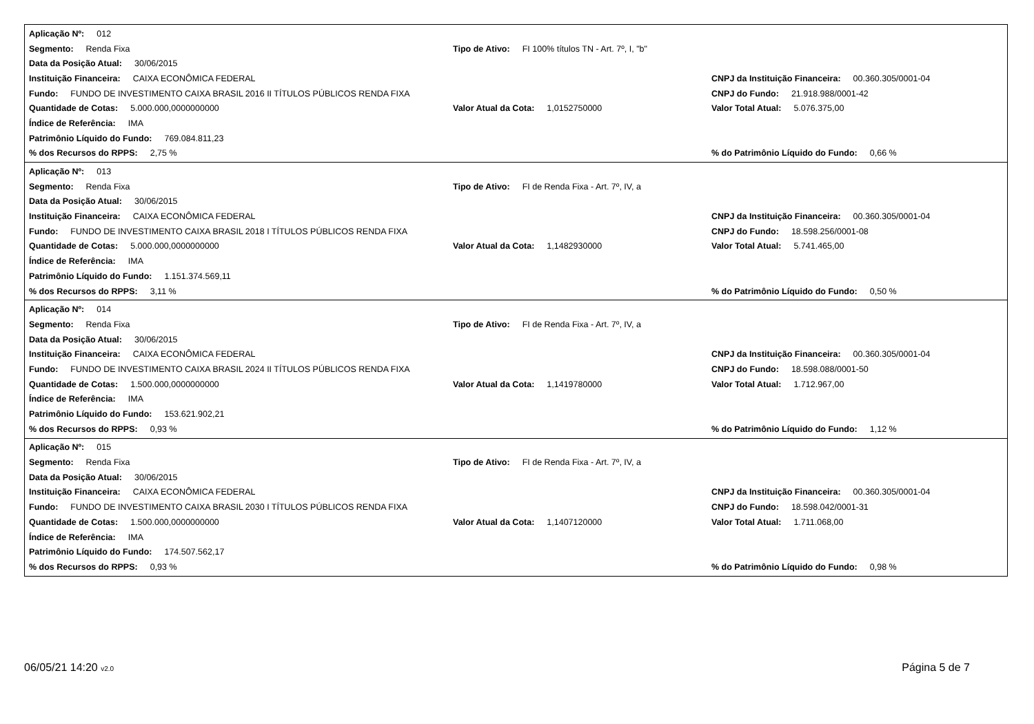Aplicação Nº: 012
Segmento: Renda Fixa
Tipo de Ativo: FI 100% títulos TN - Art. 7º, I, "b"
Data da Posição Atual: 30/06/2015
Instituição Financeira: CAIXA ECONÔMICA FEDERAL
CNPJ da Instituição Financeira: 00.360.305/0001-04
Fundo: FUNDO DE INVESTIMENTO CAIXA BRASIL 2016 II TÍTULOS PÚBLICOS RENDA FIXA
CNPJ do Fundo: 21.918.988/0001-42
Quantidade de Cotas: 5.000.000,0000000000 Valor Atual da Cota: 1,0152750000
Valor Total Atual: 5.076.375,00
Índice de Referência: IMA
Patrimônio Líquido do Fundo: 769.084.811,23
% dos Recursos do RPPS: 2,75 %
% do Patrimônio Líquido do Fundo: 0,66 %
Aplicação Nº: 013
Segmento: Renda Fixa Tipo de Ativo: FI de Renda Fixa - Art. 7º, IV, a
Data da Posição Atual: 30/06/2015
Instituição Financeira: CAIXA ECONÔMICA FEDERAL
CNPJ da Instituição Financeira: 00.360.305/0001-04
Fundo: FUNDO DE INVESTIMENTO CAIXA BRASIL 2018 I TÍTULOS PÚBLICOS RENDA FIXA
CNPJ do Fundo: 18.598.256/0001-08
Quantidade de Cotas: 5.000.000,0000000000 Valor Atual da Cota: 1,1482930000
Valor Total Atual: 5.741.465,00
Índice de Referência: IMA
Patrimônio Líquido do Fundo: 1.151.374.569,11
% dos Recursos do RPPS: 3,11 %
% do Patrimônio Líquido do Fundo: 0,50 %
Aplicação Nº: 014
Segmento: Renda Fixa Tipo de Ativo: FI de Renda Fixa - Art. 7º, IV, a
Data da Posição Atual: 30/06/2015
Instituição Financeira: CAIXA ECONÔMICA FEDERAL
CNPJ da Instituição Financeira: 00.360.305/0001-04
Fundo: FUNDO DE INVESTIMENTO CAIXA BRASIL 2024 II TÍTULOS PÚBLICOS RENDA FIXA
CNPJ do Fundo: 18.598.088/0001-50
Quantidade de Cotas: 1.500.000,0000000000 Valor Atual da Cota: 1,1419780000
Valor Total Atual: 1.712.967,00
Índice de Referência: IMA
Patrimônio Líquido do Fundo: 153.621.902,21
% dos Recursos do RPPS: 0,93 %
% do Patrimônio Líquido do Fundo: 1,12 %
Aplicação Nº: 015
Segmento: Renda Fixa Tipo de Ativo: FI de Renda Fixa - Art. 7º, IV, a
Data da Posição Atual: 30/06/2015
Instituição Financeira: CAIXA ECONÔMICA FEDERAL
CNPJ da Instituição Financeira: 00.360.305/0001-04
Fundo: FUNDO DE INVESTIMENTO CAIXA BRASIL 2030 I TÍTULOS PÚBLICOS RENDA FIXA
CNPJ do Fundo: 18.598.042/0001-31
Quantidade de Cotas: 1.500.000,0000000000 Valor Atual da Cota: 1,1407120000
Valor Total Atual: 1.711.068,00
Índice de Referência: IMA
Patrimônio Líquido do Fundo: 174.507.562,17
% dos Recursos do RPPS: 0,93 %
% do Patrimônio Líquido do Fundo: 0,98 %
06/05/21 14:20 v2.0
Página 5 de 7